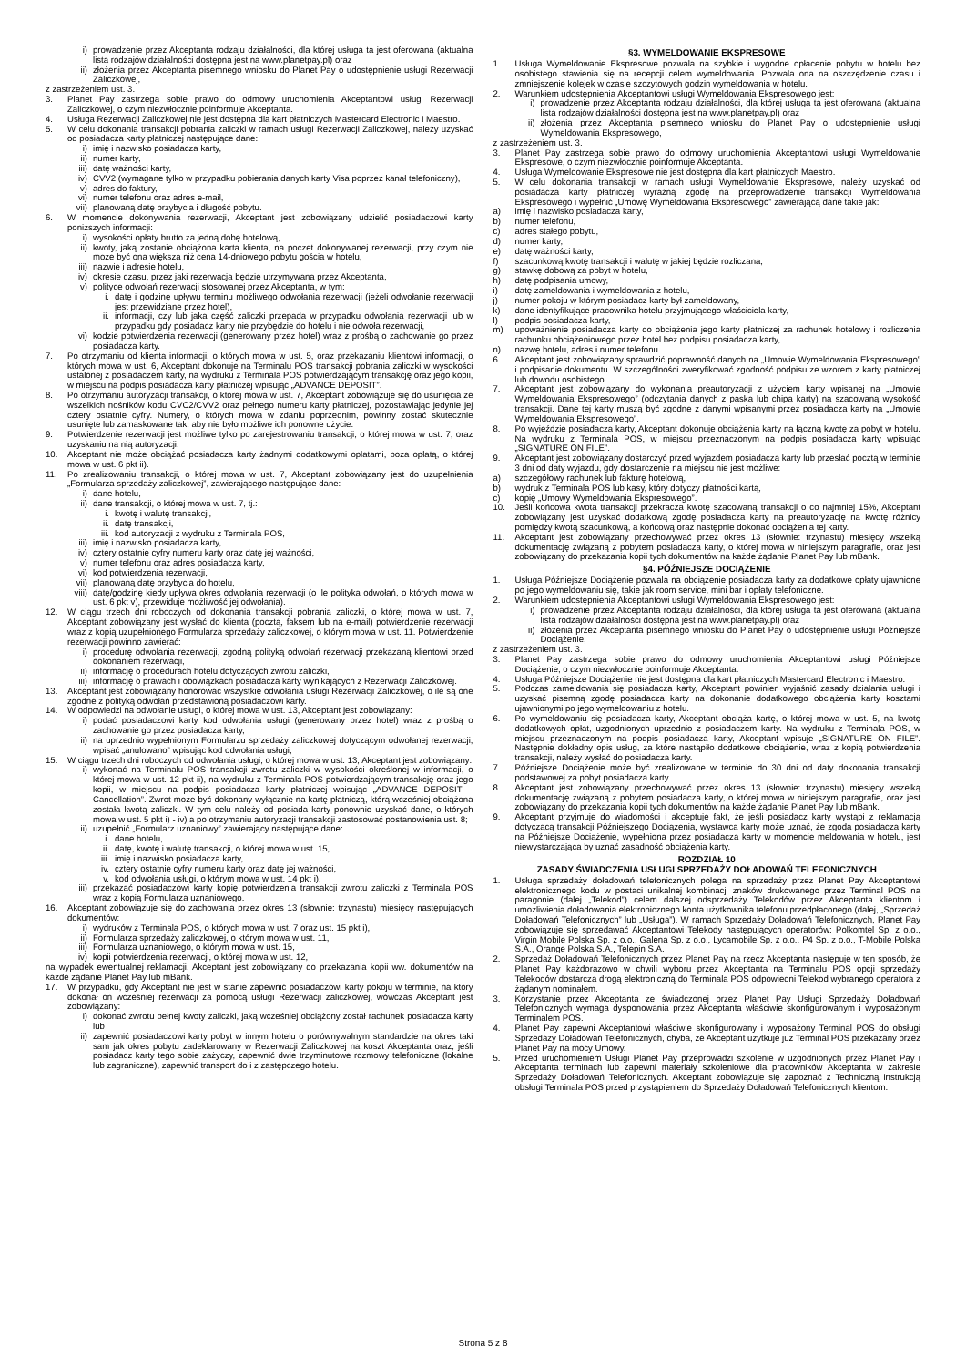i) prowadzenie przez Akceptanta rodzaju działalności, dla której usługa ta jest oferowana (aktualna lista rodzajów działalności dostępna jest na www.planetpay.pl) oraz
ii) złożenia przez Akceptanta pisemnego wniosku do Planet Pay o udostępnienie usługi Rezerwacji Zaliczkowej,
z zastrzeżeniem ust. 3.
3. Planet Pay zastrzega sobie prawo do odmowy uruchomienia Akceptantowi usługi Rezerwacji Zaliczkowej, o czym niezwłocznie poinformuje Akceptanta.
4. Usługa Rezerwacji Zaliczkowej nie jest dostępna dla kart płatniczych Mastercard Electronic i Maestro.
5. W celu dokonania transakcji pobrania zaliczki w ramach usługi Rezerwacji Zaliczkowej, należy uzyskać od posiadacza karty płatniczej następujące dane:
i) imię i nazwisko posiadacza karty,
ii) numer karty,
iii) datę ważności karty,
iv) CVV2 (wymagane tylko w przypadku pobierania danych karty Visa poprzez kanał telefoniczny),
v) adres do faktury,
vi) numer telefonu oraz adres e-mail,
vii) planowaną datę przybycia i długość pobytu.
6. W momencie dokonywania rezerwacji, Akceptant jest zobowiązany udzielić posiadaczowi karty poniższych informacji:
i) wysokości opłaty brutto za jedną dobę hotelową,
ii) kwoty, jaką zostanie obciążona karta klienta, na poczet dokonywanej rezerwacji, przy czym nie może być ona większa niż cena 14-dniowego pobytu gościa w hotelu,
iii) nazwie i adresie hotelu,
iv) okresie czasu, przez jaki rezerwacja będzie utrzymywana przez Akceptanta,
v) polityce odwołań rezerwacji stosowanej przez Akceptanta, w tym:
i. datę i godzinę upływu terminu możliwego odwołania rezerwacji (jeżeli odwołanie rezerwacji jest przewidziane przez hotel),
ii. informacji, czy lub jaka część zaliczki przepada w przypadku odwołania rezerwacji lub w przypadku gdy posiadacz karty nie przybędzie do hotelu i nie odwoła rezerwacji,
vi) kodzie potwierdzenia rezerwacji (generowany przez hotel) wraz z prośbą o zachowanie go przez posiadacza karty.
7. Po otrzymaniu od klienta informacji, o których mowa w ust. 5, oraz przekazaniu klientowi informacji, o których mowa w ust. 6, Akceptant dokonuje na Terminalu POS transakcji pobrania zaliczki w wysokości ustalonej z posiadaczem karty, na wydruku z Terminala POS potwierdzającym transakcję oraz jego kopii, w miejscu na podpis posiadacza karty płatniczej wpisując „ADVANCE DEPOSIT”.
8. Po otrzymaniu autoryzacji transakcji, o której mowa w ust. 7, Akceptant zobowiązuje się do usunięcia ze wszelkich nośników kodu CVC2/CVV2 oraz pełnego numeru karty płatniczej, pozostawiając jedynie jej cztery ostatnie cyfry. Numery, o których mowa w zdaniu poprzednim, powinny zostać skutecznie usunięte lub zamaskowane tak, aby nie było możliwe ich ponowne użycie.
9. Potwierdzenie rezerwacji jest możliwe tylko po zarejestrowaniu transakcji, o której mowa w ust. 7, oraz uzyskaniu na nią autoryzacji.
10. Akceptant nie może obciążać posiadacza karty żadnymi dodatkowymi opłatami, poza opłatą, o której mowa w ust. 6 pkt ii).
11. Po zrealizowaniu transakcji, o której mowa w ust. 7, Akceptant zobowiązany jest do uzupełnienia „Formularza sprzedaży zaliczkowej”, zawierającego następujące dane:
i) dane hotelu,
ii) dane transakcji, o której mowa w ust. 7, tj.:
i. kwotę i walutę transakcji,
ii. datę transakcji,
iii. kod autoryzacji z wydruku z Terminala POS,
iii) imię i nazwisko posiadacza karty,
iv) cztery ostatnie cyfry numeru karty oraz datę jej ważności,
v) numer telefonu oraz adres posiadacza karty,
vi) kod potwierdzenia rezerwacji,
vii) planowaną datę przybycia do hotelu,
viii) datę/godzinę kiedy upływa okres odwołania rezerwacji (o ile polityka odwołań, o których mowa w ust. 6 pkt v), przewiduje możliwość jej odwołania).
12. W ciągu trzech dni roboczych od dokonania transakcji pobrania zaliczki, o której mowa w ust. 7, Akceptant zobowiązany jest wysłać do klienta (pocztą, faksem lub na e-mail) potwierdzenie rezerwacji wraz z kopią uzupełnionego Formularza sprzedaży zaliczkowej, o którym mowa w ust. 11. Potwierdzenie rezerwacji powinno zawierać:
i) procedurę odwołania rezerwacji, zgodną polityką odwołań rezerwacji przekazaną klientowi przed dokonaniem rezerwacji,
ii) informację o procedurach hotelu dotyczących zwrotu zaliczki,
iii) informację o prawach i obowiązkach posiadacza karty wynikających z Rezerwacji Zaliczkowej.
13. Akceptant jest zobowiązany honorować wszystkie odwołania usługi Rezerwacji Zaliczkowej, o ile są one zgodne z polityką odwołań przedstawioną posiadaczowi karty.
14. W odpowiedzi na odwołanie usługi, o której mowa w ust. 13, Akceptant jest zobowiązany:
i) podać posiadaczowi karty kod odwołania usługi (generowany przez hotel) wraz z prośbą o zachowanie go przez posiadacza karty,
ii) na uprzednio wypełnionym Formularzu sprzedaży zaliczkowej dotyczącym odwołanej rezerwacji, wpisać „anulowano” wpisując kod odwołania usługi,
15. W ciągu trzech dni roboczych od odwołania usługi, o której mowa w ust. 13, Akceptant jest zobowiązany:
i) wykonać na Terminalu POS transakcji zwrotu zaliczki w wysokości określonej w informacji, o której mowa w ust. 12 pkt ii), na wydruku z Terminala POS potwierdzającym transakcję oraz jego kopii, w miejscu na podpis posiadacza karty płatniczej wpisując „ADVANCE DEPOSIT – Cancellation”. Zwrot może być dokonany wyłącznie na kartę płatniczą, którą wcześniej obciążona została kwotą zaliczki. W tym celu należy od posiada karty ponownie uzyskać dane, o których mowa w ust. 5 pkt i) - iv) a po otrzymaniu autoryzacji transakcji zastosować postanowienia ust. 8;
ii) uzupełnić „Formularz uznaniowy” zawierający następujące dane:
i. dane hotelu,
ii. datę, kwotę i walutę transakcji, o której mowa w ust. 15,
iii. imię i nazwisko posiadacza karty,
iv. cztery ostatnie cyfry numeru karty oraz datę jej ważności,
v. kod odwołania usługi, o którym mowa w ust. 14 pkt i),
iii) przekazać posiadaczowi karty kopię potwierdzenia transakcji zwrotu zaliczki z Terminala POS wraz z kopią Formularza uznaniowego.
16. Akceptant zobowiązuje się do zachowania przez okres 13 (słownie: trzynastu) miesięcy następujących dokumentów:
i) wydruków z Terminala POS, o których mowa w ust. 7 oraz ust. 15 pkt i),
ii) Formularza sprzedaży zaliczkowej, o którym mowa w ust. 11,
iii) Formularza uznaniowego, o którym mowa w ust. 15,
iv) kopii potwierdzenia rezerwacji, o której mowa w ust. 12,
na wypadek ewentualnej reklamacji. Akceptant jest zobowiązany do przekazania kopii ww. dokumentów na każde żądanie Planet Pay lub mBank.
17. W przypadku, gdy Akceptant nie jest w stanie zapewnić posiadaczowi karty pokoju w terminie, na który dokonał on wcześniej rezerwacji za pomocą usługi Rezerwacji zaliczkowej, wówczas Akceptant jest zobowiązany:
i) dokonać zwrotu pełnej kwoty zaliczki, jaką wcześniej obciążony został rachunek posiadacza karty lub
ii) zapewnić posiadaczowi karty pobyt w innym hotelu o porównywalnym standardzie na okres taki sam jak okres pobytu zadeklarowany w Rezerwacji Zaliczkowej na koszt Akceptanta oraz, jeśli posiadacz karty tego sobie zażyczy, zapewnić dwie trzyminutowe rozmowy telefoniczne (lokalne lub zagraniczne), zapewnić transport do i z zastępczego hotelu.
§3. WYMELDOWANIE EKSPRESOWE
1. Usługa Wymeldowanie Ekspresowe pozwala na szybkie i wygodne opłacenie pobytu w hotelu bez osobistego stawienia się na recepcji celem wymeldowania. Pozwala ona na oszczędzenie czasu i zmniejszenie kolejek w czasie szczytowych godzin wymeldowania w hotelu.
2. Warunkiem udostępnienia Akceptantowi usługi Wymeldowania Ekspresowego jest:
i) prowadzenie przez Akceptanta rodzaju działalności, dla której usługa ta jest oferowana (aktualna lista rodzajów działalności dostępna jest na www.planetpay.pl) oraz
ii) złożenia przez Akceptanta pisemnego wniosku do Planet Pay o udostępnienie usługi Wymeldowania Ekspresowego,
z zastrzeżeniem ust. 3.
3. Planet Pay zastrzega sobie prawo do odmowy uruchomienia Akceptantowi usługi Wymeldowanie Ekspresowe, o czym niezwłocznie poinformuje Akceptanta.
4. Usługa Wymeldowanie Ekspresowe nie jest dostępna dla kart płatniczych Maestro.
5. W celu dokonania transakcji w ramach usługi Wymeldowanie Ekspresowe, należy uzyskać od posiadacza karty płatniczej wyraźną zgodę na przeprowadzenie transakcji Wymeldowania Ekspresowego i wypełnić „Umowę Wymeldowania Ekspresowego” zawierającą dane takie jak:
a) imię i nazwisko posiadacza karty,
b) numer telefonu,
c) adres stałego pobytu,
d) numer karty,
e) datę ważności karty,
f) szacunkową kwotę transakcji i walutę w jakiej będzie rozliczana,
g) stawkę dobową za pobyt w hotelu,
h) datę podpisania umowy,
i) datę zameldowania i wymeldowania z hotelu,
j) numer pokoju w którym posiadacz karty był zameldowany,
k) dane identyfikujące pracownika hotelu przyjmującego właściciela karty,
l) podpis posiadacza karty,
m) upoważnienie posiadacza karty do obciążenia jego karty płatniczej za rachunek hotelowy i rozliczenia rachunku obciążeniowego przez hotel bez podpisu posiadacza karty,
n) nazwę hotelu, adres i numer telefonu.
6. Akceptant jest zobowiązany sprawdzić poprawność danych na „Umowie Wymeldowania Ekspresowego” i podpisanie dokumentu. W szczególności zweryfikować zgodność podpisu ze wzorem z karty płatniczej lub dowodu osobistego.
7. Akceptant jest zobowiązany do wykonania preautoryzacji z użyciem karty wpisanej na „Umowie Wymeldowania Ekspresowego” (odczytania danych z paska lub chipa karty) na szacowaną wysokość transakcji. Dane tej karty muszą być zgodne z danymi wpisanymi przez posiadacza karty na „Umowie Wymeldowania Ekspresowego”.
8. Po wyjeździe posiadacza karty, Akceptant dokonuje obciążenia karty na łączną kwotę za pobyt w hotelu. Na wydruku z Terminala POS, w miejscu przeznaczonym na podpis posiadacza karty wpisując „SIGNATURE ON FILE”.
9. Akceptant jest zobowiązany dostarczyć przed wyjazdem posiadacza karty lub przesłać pocztą w terminie 3 dni od daty wyjazdu, gdy dostarczenie na miejscu nie jest możliwe:
a) szczegółowy rachunek lub fakturę hotelową,
b) wydruk z Terminala POS lub kasy, który dotyczy płatności kartą,
c) kopię „Umowy Wymeldowania Ekspresowego”.
10. Jeśli końcowa kwota transakcji przekracza kwotę szacowaną transakcji o co najmniej 15%, Akceptant zobowiązany jest uzyskać dodatkową zgodę posiadacza karty na preautoryzację na kwotę różnicy pomiędzy kwotą szacunkową, a końcową oraz następnie dokonać obciążenia tej karty.
11. Akceptant jest zobowiązany przechowywać przez okres 13 (słownie: trzynastu) miesięcy wszelką dokumentację związaną z pobytem posiadacza karty, o której mowa w niniejszym paragrafie, oraz jest zobowiązany do przekazania kopii tych dokumentów na każde żądanie Planet Pay lub mBank.
§4. PÓŹNIEJSZE DOCIĄŻENIE
1. Usługa Późniejsze Dociążenie pozwala na obciążenie posiadacza karty za dodatkowe opłaty ujawnione po jego wymeldowaniu się, takie jak room service, mini bar i opłaty telefoniczne.
2. Warunkiem udostępnienia Akceptantowi usługi Wymeldowania Ekspresowego jest:
i) prowadzenie przez Akceptanta rodzaju działalności, dla której usługa ta jest oferowana (aktualna lista rodzajów działalności dostępna jest na www.planetpay.pl) oraz
ii) złożenia przez Akceptanta pisemnego wniosku do Planet Pay o udostępnienie usługi Późniejsze Dociążenie,
z zastrzeżeniem ust. 3.
3. Planet Pay zastrzega sobie prawo do odmowy uruchomienia Akceptantowi usługi Późniejsze Dociążenie, o czym niezwłocznie poinformuje Akceptanta.
4. Usługa Późniejsze Dociążenie nie jest dostępna dla kart płatniczych Mastercard Electronic i Maestro.
5. Podczas zameldowania się posiadacza karty, Akceptant powinien wyjaśnić zasady działania usługi i uzyskać pisemną zgodę posiadacza karty na dokonanie dodatkowego obciążenia karty kosztami ujawnionymi po jego wymeldowaniu z hotelu.
6. Po wymeldowaniu się posiadacza karty, Akceptant obciąża kartę, o której mowa w ust. 5, na kwotę dodatkowych opłat, uzgodnionych uprzednio z posiadaczem karty. Na wydruku z Terminala POS, w miejscu przeznaczonym na podpis posiadacza karty, Akceptant wpisuje „SIGNATURE ON FILE”. Następnie dokładny opis usług, za które nastąpiło dodatkowe obciążenie, wraz z kopią potwierdzenia transakcji, należy wysłać do posiadacza karty.
7. Późniejsze Dociążenie może być zrealizowane w terminie do 30 dni od daty dokonania transakcji podstawowej za pobyt posiadacza karty.
8. Akceptant jest zobowiązany przechowywać przez okres 13 (słownie: trzynastu) miesięcy wszelką dokumentację związaną z pobytem posiadacza karty, o której mowa w niniejszym paragrafie, oraz jest zobowiązany do przekazania kopii tych dokumentów na każde żądanie Planet Pay lub mBank.
9. Akceptant przyjmuje do wiadomości i akceptuje fakt, że jeśli posiadacz karty wystąpi z reklamacją dotyczącą transakcji Późniejszego Dociążenia, wystawca karty może uznać, że zgoda posiadacza karty na Późniejsze Dociążenie, wypełniona przez posiadacza karty w momencie meldowania w hotelu, jest niewystarczająca by uznać zasadność obciążenia karty.
ROZDZIAŁ 10
ZASADY ŚWIADCZENIA USŁUGI SPRZEDAŻY DOŁADOWAŃ TELEFONICZNYCH
1. Usługa sprzedaży doładowań telefonicznych polega na sprzedaży przez Planet Pay Akceptantowi elektronicznego kodu w postaci unikalnej kombinacji znaków drukowanego przez Terminal POS na paragonie (dalej „Telekod”) celem dalszej odsprzedaży Telekodów przez Akceptanta klientom i umożliwienia doładowania elektronicznego konta użytkownika telefonu przedpłaconego (dalej, „Sprzedaż Doładowań Telefonicznych” lub „Usługa”). W ramach Sprzedaży Doładowań Telefonicznych, Planet Pay zobowiązuje się sprzedawać Akceptantowi Telekody następujących operatorów: Polkomtel Sp. z o.o., Virgin Mobile Polska Sp. z o.o., Galena Sp. z o.o., Lycamobile Sp. z o.o., P4 Sp. z o.o., T-Mobile Polska S.A., Orange Polska S.A., Telepin S.A.
2. Sprzedaż Doładowań Telefonicznych przez Planet Pay na rzecz Akceptanta następuje w ten sposób, że Planet Pay każdorazowo w chwili wyboru przez Akceptanta na Terminalu POS opcji sprzedaży Telekodów dostarcza drogą elektroniczną do Terminala POS odpowiedni Telekod wybranego operatora z żądanym nominałem.
3. Korzystanie przez Akceptanta ze świadczonej przez Planet Pay Usługi Sprzedaży Doładowań Telefonicznych wymaga dysponowania przez Akceptanta właściwie skonfigurowanym i wyposażonym Terminalem POS.
4. Planet Pay zapewni Akceptantowi właściwie skonfigurowany i wyposażony Terminal POS do obsługi Sprzedaży Doładowań Telefonicznych, chyba, że Akceptant użytkuje już Terminal POS przekazany przez Planet Pay na mocy Umowy.
5. Przed uruchomieniem Usługi Planet Pay przeprowadzi szkolenie w uzgodnionych przez Planet Pay i Akceptanta terminach lub zapewni materiały szkoleniowe dla pracowników Akceptanta w zakresie Sprzedaży Doładowań Telefonicznych. Akceptant zobowiązuje się zapoznać z Techniczną instrukcją obsługi Terminala POS przed przystąpieniem do Sprzedaży Doładowań Telefonicznych klientom.
Strona 5 z 8